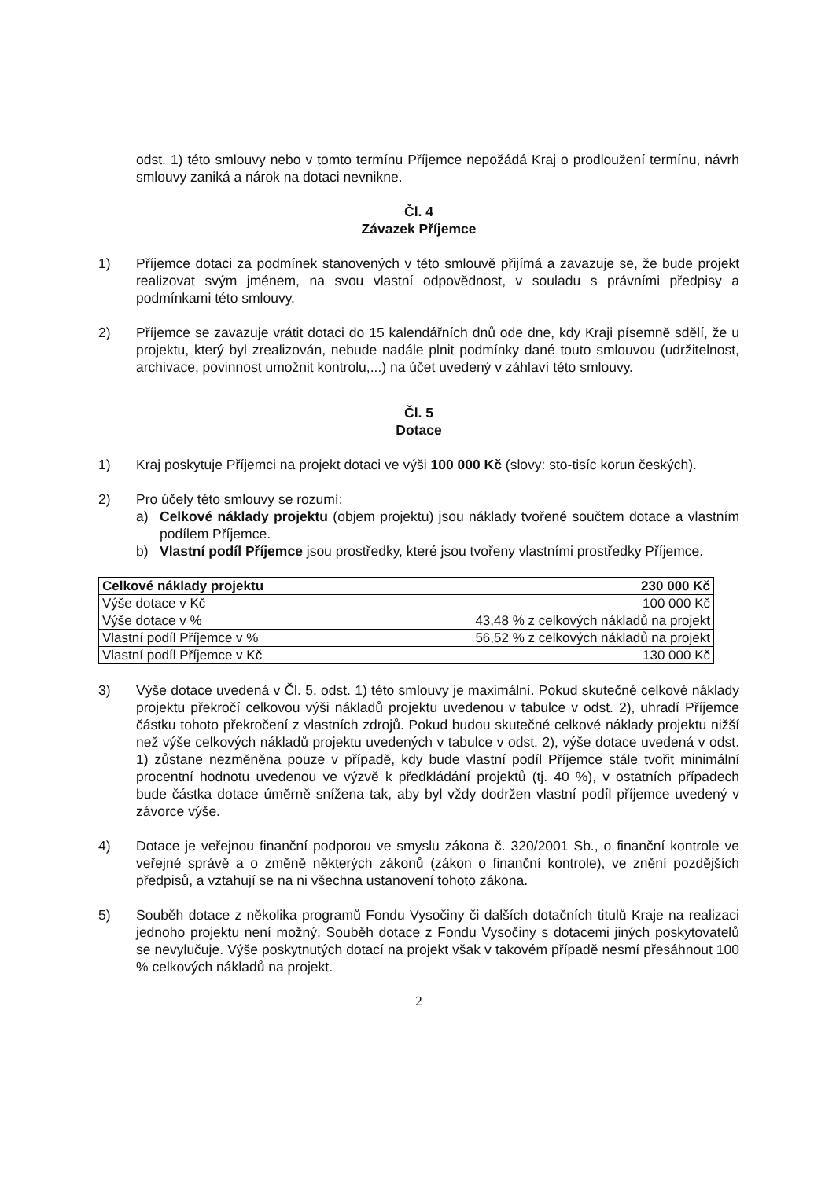odst. 1) této smlouvy nebo v tomto termínu Příjemce nepožádá Kraj o prodloužení termínu, návrh smlouvy zaniká a nárok na dotaci nevnikne.
Čl. 4
Závazek Příjemce
1) Příjemce dotaci za podmínek stanovených v této smlouvě přijímá a zavazuje se, že bude projekt realizovat svým jménem, na svou vlastní odpovědnost, v souladu s právními předpisy a podmínkami této smlouvy.
2) Příjemce se zavazuje vrátit dotaci do 15 kalendářních dnů ode dne, kdy Kraji písemně sdělí, že u projektu, který byl zrealizován, nebude nadále plnit podmínky dané touto smlouvou (udržitelnost, archivace, povinnost umožnit kontrolu,...) na účet uvedený v záhlaví této smlouvy.
Čl. 5
Dotace
1) Kraj poskytuje Příjemci na projekt dotaci ve výši 100 000 Kč (slovy: sto-tisíc korun českých).
2) Pro účely této smlouvy se rozumí:
a) Celkové náklady projektu (objem projektu) jsou náklady tvořené součtem dotace a vlastním podílem Příjemce.
b) Vlastní podíl Příjemce jsou prostředky, které jsou tvořeny vlastními prostředky Příjemce.
| Celkové náklady projektu | 230 000 Kč |
| Výše dotace v Kč | 100 000 Kč |
| Výše dotace v % | 43,48 % z celkových nákladů na projekt |
| Vlastní podíl Příjemce v % | 56,52 % z celkových nákladů na projekt |
| Vlastní podíl Příjemce v Kč | 130 000 Kč |
3) Výše dotace uvedená v Čl. 5. odst. 1) této smlouvy je maximální. Pokud skutečné celkové náklady projektu překročí celkovou výši nákladů projektu uvedenou v tabulce v odst. 2), uhradí Příjemce částku tohoto překročení z vlastních zdrojů. Pokud budou skutečné celkové náklady projektu nižší než výše celkových nákladů projektu uvedených v tabulce v odst. 2), výše dotace uvedená v odst. 1) zůstane nezměněna pouze v případě, kdy bude vlastní podíl Příjemce stále tvořit minimální procentní hodnotu uvedenou ve výzvě k předkládání projektů (tj. 40 %), v ostatních případech bude částka dotace úměrně snížena tak, aby byl vždy dodržen vlastní podíl příjemce uvedený v závorce výše.
4) Dotace je veřejnou finanční podporou ve smyslu zákona č. 320/2001 Sb., o finanční kontrole ve veřejné správě a o změně některých zákonů (zákon o finanční kontrole), ve znění pozdějších předpisů, a vztahují se na ni všechna ustanovení tohoto zákona.
5) Souběh dotace z několika programů Fondu Vysočiny či dalších dotačních titulů Kraje na realizaci jednoho projektu není možný. Souběh dotace z Fondu Vysočiny s dotacemi jiných poskytovatelů se nevylučuje. Výše poskytnutých dotací na projekt však v takovém případě nesmí přesáhnout 100 % celkových nákladů na projekt.
2